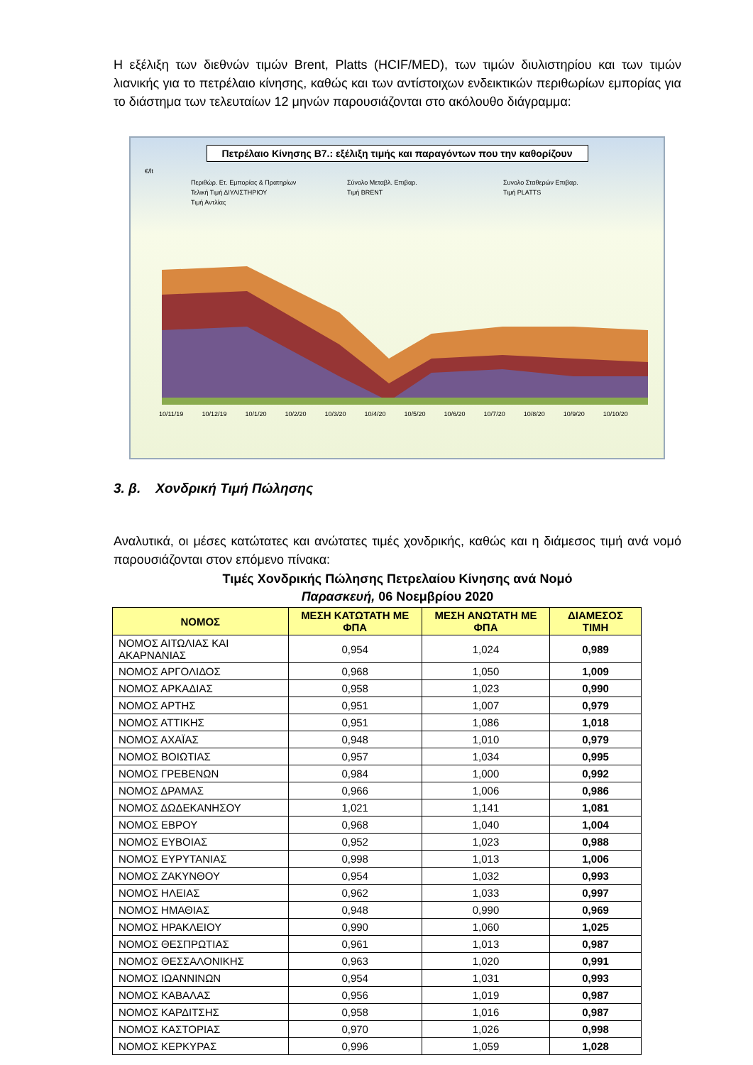Η εξέλιξη των διεθνών τιμών Brent, Platts (HCIF/MED), των τιμών διυλιστηρίου και των τιμών λιανικής για το πετρέλαιο κίνησης, καθώς και των αντίστοιχων ενδεικτικών περιθωρίων εμπορίας για το διάστημα των τελευταίων 12 μηνών παρουσιάζονται στο ακόλουθο διάγραμμα:
Πετρέλαιο Κίνησης Β7.: εξέλιξη τιμής και παραγόντων που την καθορίζουν
€/lt
Περιθώρ. Ετ. Εμπορίας & Πρατηρίων Σύνολο Μεταβλ. Επιβαρ. Συνολο Σταθερών Επιβαρ. Τελική Τιμή ΔΙΥΛΙΣΤΗΡΙΟΥ Τιμή BRENT Τιμή PLATTS Τιμή Αντλίας
10/11/19 10/12/19 10/1/20 10/2/20 10/3/20 10/4/20 10/5/20 10/6/20 10/7/20 10/8/20 10/9/20 10/10/20
3. β. Χονδρική Τιμή Πώλησης
Αναλυτικά, οι μέσες κατώτατες και ανώτατες τιμές χονδρικής, καθώς και η διάμεσος τιμή ανά νομό παρουσιάζονται στον επόμενο πίνακα:
Τιμές Χονδρικής Πώλησης Πετρελαίου Κίνησης ανά Νομό
Παρασκευή, 06 Νοεμβρίου 2020
| ΝΟΜΟΣ | ΜΕΣΗ ΚΑΤΩΤΑΤΗ ΜΕ ΦΠΑ | ΜΕΣΗ ΑΝΩΤΑΤΗ ΜΕ ΦΠΑ | ΔΙΑΜΕΣΟΣ ΤΙΜΗ |
| --- | --- | --- | --- |
| ΝΟΜΟΣ ΑΙΤΩΛΙΑΣ ΚΑΙ ΑΚΑΡΝΑΝΙΑΣ | 0,954 | 1,024 | 0,989 |
| ΝΟΜΟΣ ΑΡΓΟΛΙΔΟΣ | 0,968 | 1,050 | 1,009 |
| ΝΟΜΟΣ ΑΡΚΑΔΙΑΣ | 0,958 | 1,023 | 0,990 |
| ΝΟΜΟΣ ΑΡΤΗΣ | 0,951 | 1,007 | 0,979 |
| ΝΟΜΟΣ ΑΤΤΙΚΗΣ | 0,951 | 1,086 | 1,018 |
| ΝΟΜΟΣ ΑΧΑΪΑΣ | 0,948 | 1,010 | 0,979 |
| ΝΟΜΟΣ ΒΟΙΩΤΙΑΣ | 0,957 | 1,034 | 0,995 |
| ΝΟΜΟΣ ΓΡΕΒΕΝΩΝ | 0,984 | 1,000 | 0,992 |
| ΝΟΜΟΣ ΔΡΑΜΑΣ | 0,966 | 1,006 | 0,986 |
| ΝΟΜΟΣ ΔΩΔΕΚΑΝΗΣΟΥ | 1,021 | 1,141 | 1,081 |
| ΝΟΜΟΣ ΕΒΡΟΥ | 0,968 | 1,040 | 1,004 |
| ΝΟΜΟΣ ΕΥΒΟΙΑΣ | 0,952 | 1,023 | 0,988 |
| ΝΟΜΟΣ ΕΥΡΥΤΑΝΙΑΣ | 0,998 | 1,013 | 1,006 |
| ΝΟΜΟΣ ΖΑΚΥΝΘΟΥ | 0,954 | 1,032 | 0,993 |
| ΝΟΜΟΣ ΗΛΕΙΑΣ | 0,962 | 1,033 | 0,997 |
| ΝΟΜΟΣ ΗΜΑΘΙΑΣ | 0,948 | 0,990 | 0,969 |
| ΝΟΜΟΣ ΗΡΑΚΛΕΙΟΥ | 0,990 | 1,060 | 1,025 |
| ΝΟΜΟΣ ΘΕΣΠΡΩΤΙΑΣ | 0,961 | 1,013 | 0,987 |
| ΝΟΜΟΣ ΘΕΣΣΑΛΟΝΙΚΗΣ | 0,963 | 1,020 | 0,991 |
| ΝΟΜΟΣ ΙΩΑΝΝΙΝΩΝ | 0,954 | 1,031 | 0,993 |
| ΝΟΜΟΣ ΚΑΒΑΛΑΣ | 0,956 | 1,019 | 0,987 |
| ΝΟΜΟΣ ΚΑΡΔΙΤΣΗΣ | 0,958 | 1,016 | 0,987 |
| ΝΟΜΟΣ ΚΑΣΤΟΡΙΑΣ | 0,970 | 1,026 | 0,998 |
| ΝΟΜΟΣ ΚΕΡΚΥΡΑΣ | 0,996 | 1,059 | 1,028 |